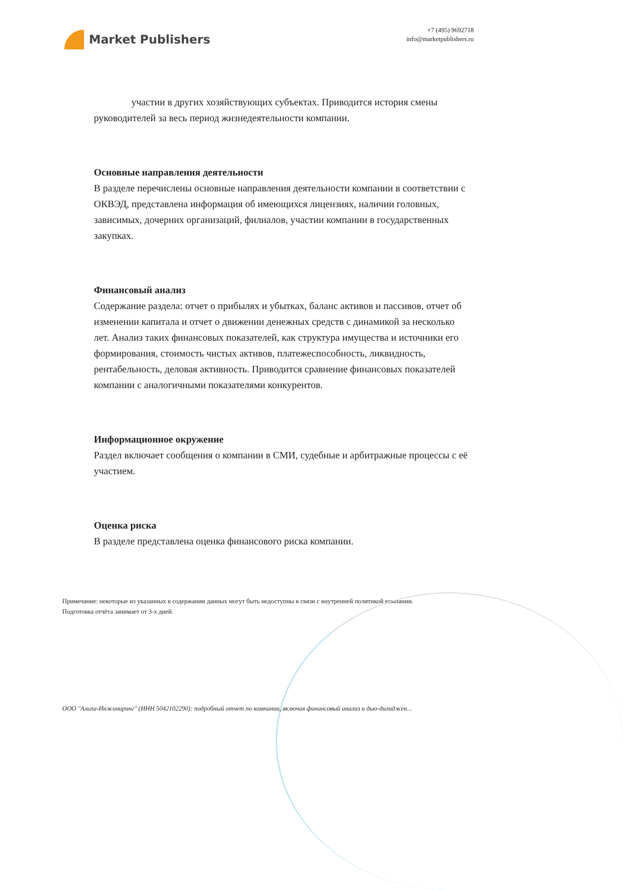Market Publishers
+7 (495) 9692718
info@marketpublishers.ru
участии в других хозяйствующих субъектах. Приводится история смены руководителей за весь период жизнедеятельности компании.
Основные направления деятельности
В разделе перечислены основные направления деятельности компании в соответствии с ОКВЭД, представлена информация об имеющихся лицензиях, наличии головных, зависимых, дочерних организаций, филиалов, участии компании в государственных закупках.
Финансовый анализ
Содержание раздела: отчет о прибылях и убытках, баланс активов и пассивов, отчет об изменении капитала и отчет о движении денежных средств с динамикой за несколько лет. Анализ таких финансовых показателей, как структура имущества и источники его формирования, стоимость чистых активов, платежеспособность, ликвидность, рентабельность, деловая активность. Приводится сравнение финансовых показателей компании с аналогичными показателями конкурентов.
Информационное окружение
Раздел включает сообщения о компании в СМИ, судебные и арбитражные процессы с её участием.
Оценка риска
В разделе представлена оценка финансового риска компании.
Примечание: некоторые из указанных в содержании данных могут быть недоступны в связи с внутренней политикой компании.
Подготовка отчёта занимает от 3-х дней.
ООО "Альпа-Инжиниринг" (ИНН 5042102290): подробный отчет по компании, включая финансовый анализ и дью-дилиджен...